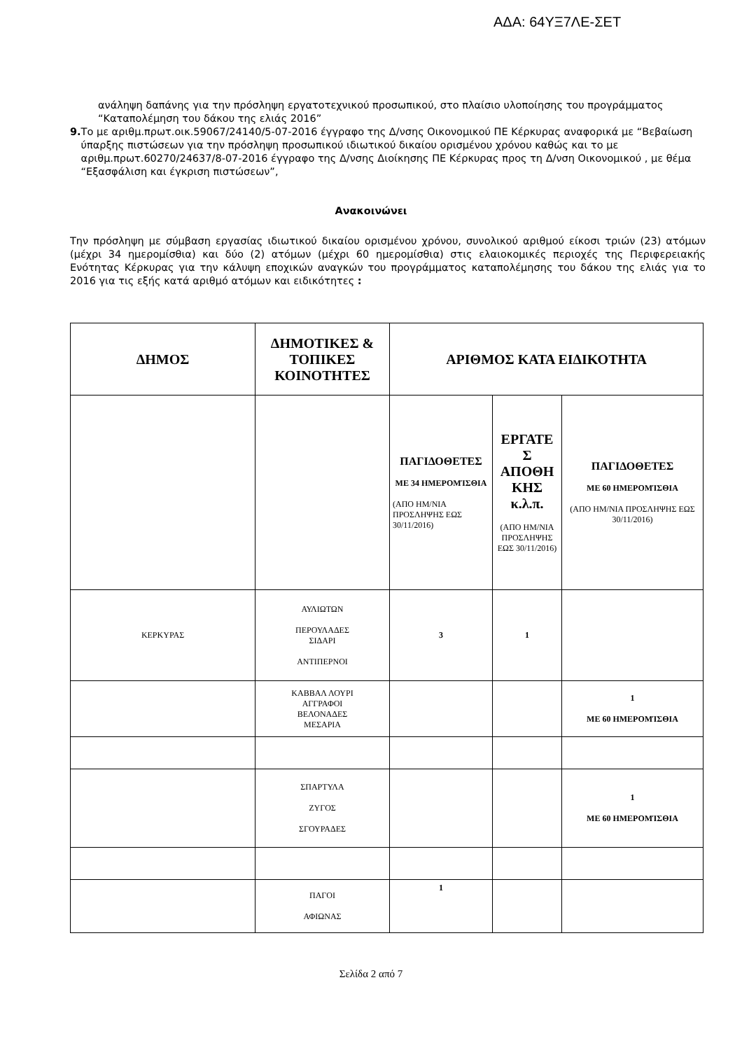ΑΔΑ: 64ΥΞ7ΛΕ-ΣΕΤ
ανάληψη δαπάνης για την πρόσληψη εργατοτεχνικού προσωπικού, στο πλαίσιο υλοποίησης του προγράμματος “Καταπολέμηση του δάκου της ελιάς 2016”
9. Το με αριθμ.πρωτ.οικ.59067/24140/5-07-2016 έγγραφο της Δ/νσης Οικονομικού ΠΕ Κέρκυρας αναφορικά με “Βεβαίωση ύπαρξης πιστώσεων για την πρόσληψη προσωπικού ιδιωτικού δικαίου ορισμένου χρόνου καθώς και το με αριθμ.πρωτ.60270/24637/8-07-2016 έγγραφο της Δ/νσης Διοίκησης ΠΕ Κέρκυρας προς τη Δ/νση Οικονομικού , με θέμα “Εξασφάλιση και έγκριση πιστώσεων”,
Ανακοινώνει
Την πρόσληψη με σύμβαση εργασίας ιδιωτικού δικαίου ορισμένου χρόνου, συνολικού αριθμού είκοσι τριών (23) ατόμων (μέχρι 34 ημερομίσθια) και δύο (2) ατόμων (μέχρι 60 ημερομίσθια) στις ελαιοκομικές περιοχές της Περιφερειακής Ενότητας Κέρκυρας για την κάλυψη εποχικών αναγκών του προγράμματος καταπολέμησης του δάκου της ελιάς για το 2016 για τις εξής κατά αριθμό ατόμων και ειδικότητες :
| ΔΗΜΟΣ | ΔΗΜΟΤΙΚΕΣ & ΤΟΠΙΚΕΣ ΚΟΙΝΟΤΗΤΕΣ | ΑΡΙΘΜΟΣ ΚΑΤΑ ΕΙΔΙΚΟΤΗΤΑ | | |
| --- | --- | --- | --- | --- |
| | | ΠΑΓΙΔΟΘΕΤΕΣ ΜΕ 34 ΗΜΕΡΟΜΊΣΘΙΑ (ΑΠΟ ΗΜ/ΝΙΑ ΠΡΟΣΛΗΨΗΣ ΕΩΣ 30/11/2016) | ΕΡΓΑΤΕ Σ ΑΠΟΘΗ ΚΗΣ κ.λ.π. (ΑΠΟ ΗΜ/ΝΙΑ ΠΡΟΣΛΗΨΗΣ ΕΩΣ 30/11/2016) | ΠΑΓΙΔΟΘΕΤΕΣ ΜΕ 60 ΗΜΕΡΟΜΊΣΘΙΑ (ΑΠΟ ΗΜ/ΝΙΑ ΠΡΟΣΛΗΨΗΣ ΕΩΣ 30/11/2016) |
| ΚΕΡΚΥΡΑΣ | ΑΥΛΙΩΤΩΝ ΠΕΡΟΥΛΑΔΕΣ ΣΙΔΑΡΙ ΑΝΤΙΠΕΡΝΟΙ | 3 | 1 | |
| | ΚΑΒΒΑΛ ΛΟΥΡΙ ΑΓΓΡΑΦΟΙ ΒΕΛΟΝΑΔΕΣ ΜΕΣΑΡΙΑ | | | 1 ΜΕ 60 ΗΜΕΡΟΜΊΣΘΙΑ |
| | ΣΠΑΡΤΥΛΑ ΖΥΓΟΣ ΣΓΟΥΡΑΔΕΣ | | | 1 ΜΕ 60 ΗΜΕΡΟΜΊΣΘΙΑ |
| | ΠΑΓΟΙ ΑΦΙΩΝΑΣ | 1 | | |
Σελίδα 2 από 7